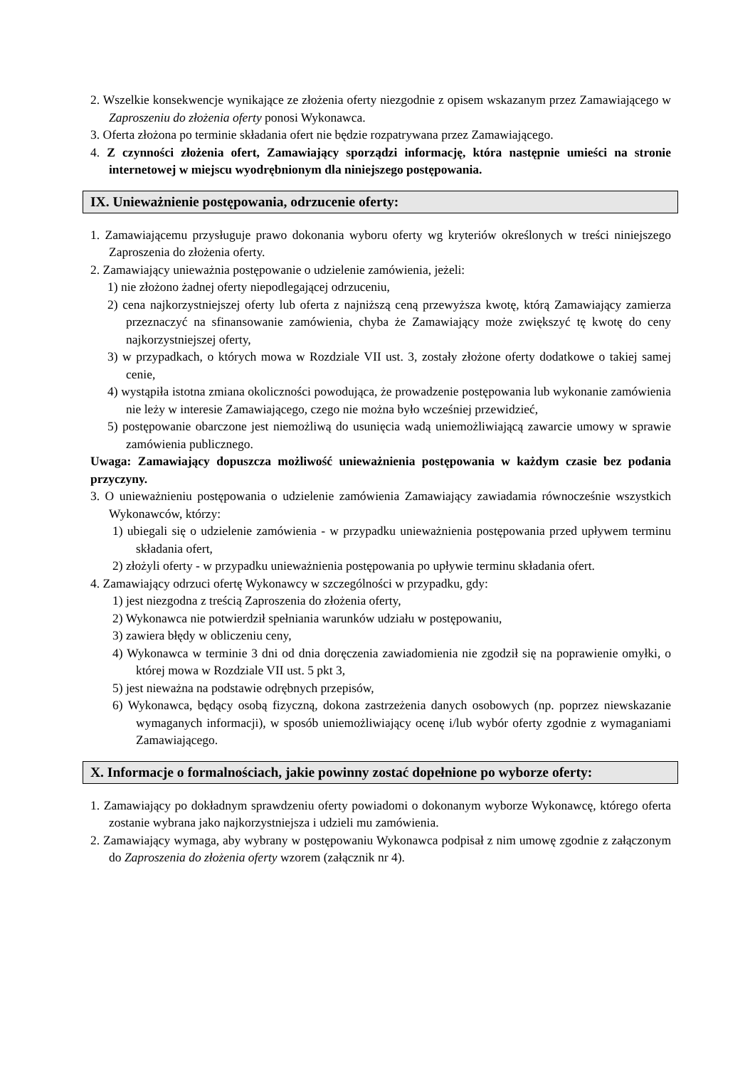2. Wszelkie konsekwencje wynikające ze złożenia oferty niezgodnie z opisem wskazanym przez Zamawiającego w Zaproszeniu do złożenia oferty ponosi Wykonawca.
3. Oferta złożona po terminie składania ofert nie będzie rozpatrywana przez Zamawiającego.
4. Z czynności złożenia ofert, Zamawiający sporządzi informację, która następnie umieści na stronie internetowej w miejscu wyodrębnionym dla niniejszego postępowania.
IX. Unieważnienie postępowania, odrzucenie oferty:
1. Zamawiającemu przysługuje prawo dokonania wyboru oferty wg kryteriów określonych w treści niniejszego Zaproszenia do złożenia oferty.
2. Zamawiający unieważnia postępowanie o udzielenie zamówienia, jeżeli:
1) nie złożono żadnej oferty niepodlegającej odrzuceniu,
2) cena najkorzystniejszej oferty lub oferta z najniższą ceną przewyższa kwotę, którą Zamawiający zamierza przeznaczyć na sfinansowanie zamówienia, chyba że Zamawiający może zwiększyć tę kwotę do ceny najkorzystniejszej oferty,
3) w przypadkach, o których mowa w Rozdziale VII ust. 3, zostały złożone oferty dodatkowe o takiej samej cenie,
4) wystąpiła istotna zmiana okoliczności powodująca, że prowadzenie postępowania lub wykonanie zamówienia nie leży w interesie Zamawiającego, czego nie można było wcześniej przewidzieć,
5) postępowanie obarczone jest niemożliwą do usunięcia wadą uniemożliwiającą zawarcie umowy w sprawie zamówienia publicznego.
Uwaga: Zamawiający dopuszcza możliwość unieważnienia postępowania w każdym czasie bez podania przyczyny.
3. O unieważnieniu postępowania o udzielenie zamówienia Zamawiający zawiadamia równocześnie wszystkich Wykonawców, którzy:
1) ubiegali się o udzielenie zamówienia - w przypadku unieważnienia postępowania przed upływem terminu składania ofert,
2) złożyli oferty - w przypadku unieważnienia postępowania po upływie terminu składania ofert.
4. Zamawiający odrzuci ofertę Wykonawcy w szczególności w przypadku, gdy:
1) jest niezgodna z treścią Zaproszenia do złożenia oferty,
2) Wykonawca nie potwierdził spełniania warunków udziału w postępowaniu,
3) zawiera błędy w obliczeniu ceny,
4) Wykonawca w terminie 3 dni od dnia doręczenia zawiadomienia nie zgodził się na poprawienie omyłki, o której mowa w Rozdziale VII ust. 5 pkt 3,
5) jest nieważna na podstawie odrębnych przepisów,
6) Wykonawca, będący osobą fizyczną, dokona zastrzeżenia danych osobowych (np. poprzez niewskazanie wymaganych informacji), w sposób uniemożliwiający ocenę i/lub wybór oferty zgodnie z wymaganiami Zamawiającego.
X. Informacje o formalnościach, jakie powinny zostać dopełnione po wyborze oferty:
1. Zamawiający po dokładnym sprawdzeniu oferty powiadomi o dokonanym wyborze Wykonawcę, którego oferta zostanie wybrana jako najkorzystniejsza i udzieli mu zamówienia.
2. Zamawiający wymaga, aby wybrany w postępowaniu Wykonawca podpisał z nim umowę zgodnie z załączonym do Zaproszenia do złożenia oferty wzorem (załącznik nr 4).